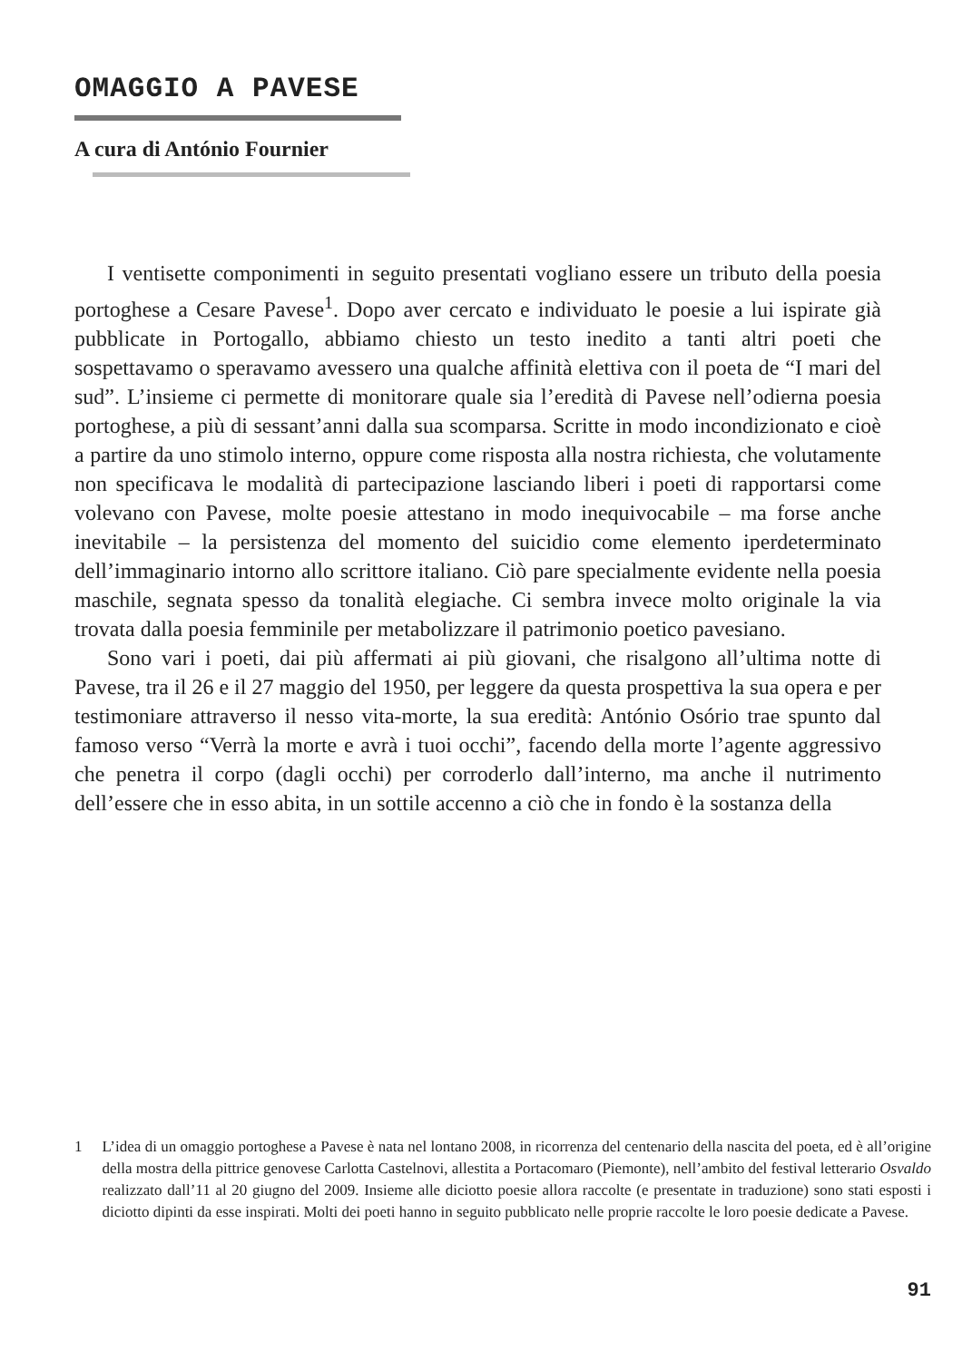OMAGGIO A PAVESE
A cura di António Fournier
I ventisette componimenti in seguito presentati vogliano essere un tributo della poesia portoghese a Cesare Pavese<sup>1</sup>. Dopo aver cercato e individuato le poesie a lui ispirate già pubblicate in Portogallo, abbiamo chiesto un testo inedito a tanti altri poeti che sospettavamo o speravamo avessero una qualche affinità elettiva con il poeta de “I mari del sud”. L’insieme ci permette di monitorare quale sia l’eredità di Pavese nell’odierna poesia portoghese, a più di sessant’anni dalla sua scomparsa. Scritte in modo incondizionato e cioè a partire da uno stimolo interno, oppure come risposta alla nostra richiesta, che volutamente non specificava le modalità di partecipazione lasciando liberi i poeti di rapportarsi come volevano con Pavese, molte poesie attestano in modo inequivocabile – ma forse anche inevitabile – la persistenza del momento del suicidio come elemento iperdeterminato dell’immaginario intorno allo scrittore italiano. Ciò pare specialmente evidente nella poesia maschile, segnata spesso da tonalità elegiache. Ci sembra invece molto originale la via trovata dalla poesia femminile per metabolizzare il patrimonio poetico pavesiano.
Sono vari i poeti, dai più affermati ai più giovani, che risalgono all’ultima notte di Pavese, tra il 26 e il 27 maggio del 1950, per leggere da questa prospettiva la sua opera e per testimoniare attraverso il nesso vita-morte, la sua eredità: António Osório trae spunto dal famoso verso “Verrà la morte e avrà i tuoi occhi”, facendo della morte l’agente aggressivo che penetra il corpo (dagli occhi) per corroderlo dall’interno, ma anche il nutrimento dell’essere che in esso abita, in un sottile accenno a ciò che in fondo è la sostanza della
1 L’idea di un omaggio portoghese a Pavese è nata nel lontano 2008, in ricorrenza del centenario della nascita del poeta, ed è all’origine della mostra della pittrice genovese Carlotta Castelnovi, allestita a Portacomaro (Piemonte), nell’ambito del festival letterario Osvaldo realizzato dall’11 al 20 giugno del 2009. Insieme alle diciotto poesie allora raccolte (e presentate in traduzione) sono stati esposti i diciotto dipinti da esse inspirati. Molti dei poeti hanno in seguito pubblicato nelle proprie raccolte le loro poesie dedicate a Pavese.
91